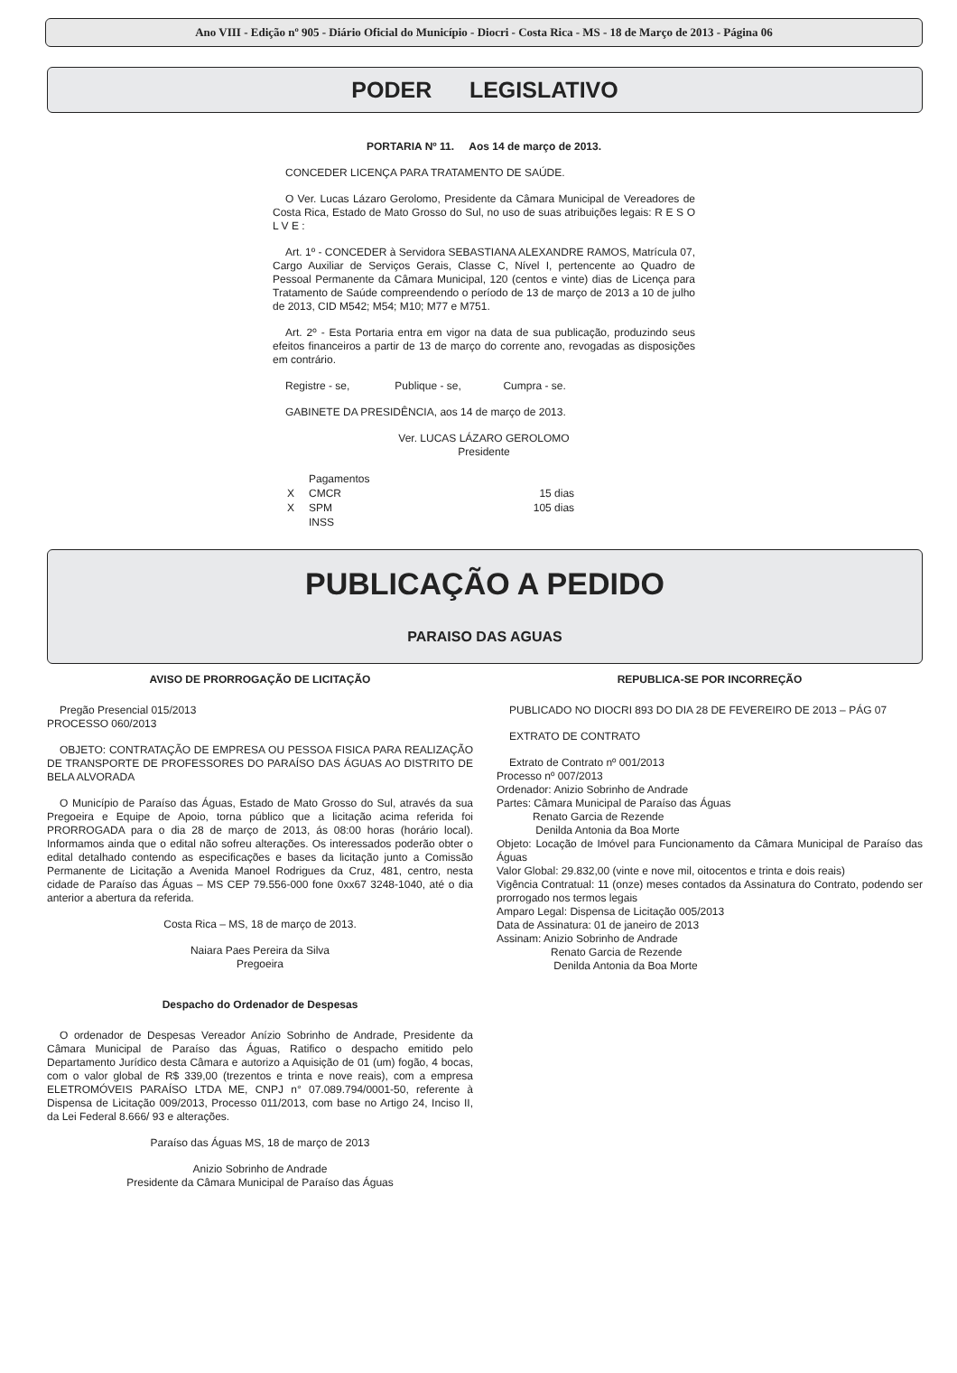Ano VIII - Edição nº 905 - Diário Oficial do Município - Diocri - Costa Rica - MS - 18 de Março de 2013 - Página 06
PODER LEGISLATIVO
PORTARIA Nº 11. Aos 14 de março de 2013.
CONCEDER LICENÇA PARA TRATAMENTO DE SAÚDE.
O Ver. Lucas Lázaro Gerolomo, Presidente da Câmara Municipal de Vereadores de Costa Rica, Estado de Mato Grosso do Sul, no uso de suas atribuições legais: R E S O L V E :
Art. 1º - CONCEDER à Servidora SEBASTIANA ALEXANDRE RAMOS, Matrícula 07, Cargo Auxiliar de Serviços Gerais, Classe C, Nível I, pertencente ao Quadro de Pessoal Permanente da Câmara Municipal, 120 (centos e vinte) dias de Licença para Tratamento de Saúde compreendendo o período de 13 de março de 2013 a 10 de julho de 2013, CID M542; M54; M10; M77 e M751.
Art. 2º - Esta Portaria entra em vigor na data de sua publicação, produzindo seus efeitos financeiros a partir de 13 de março do corrente ano, revogadas as disposições em contrário.
Registre - se, Publique - se, Cumpra - se.
GABINETE DA PRESIDÊNCIA, aos 14 de março de 2013.
Ver. LUCAS LÁZARO GEROLOMO
Presidente
| | Pagamentos | |
| X | CMCR | 15 dias |
| X | SPM | 105 dias |
| | INSS | |
PUBLICAÇÃO A PEDIDO
PARAISO DAS AGUAS
AVISO DE PRORROGAÇÃO DE LICITAÇÃO
Pregão Presencial 015/2013
PROCESSO 060/2013
OBJETO: CONTRATAÇÃO DE EMPRESA OU PESSOA FISICA PARA REALIZAÇÃO DE TRANSPORTE DE PROFESSORES DO PARAÍSO DAS ÁGUAS AO DISTRITO DE BELA ALVORADA
O Município de Paraíso das Águas, Estado de Mato Grosso do Sul, através da sua Pregoeira e Equipe de Apoio, torna público que a licitação acima referida foi PRORROGADA para o dia 28 de março de 2013, ás 08:00 horas (horário local). Informamos ainda que o edital não sofreu alterações. Os interessados poderão obter o edital detalhado contendo as especificações e bases da licitação junto a Comissão Permanente de Licitação a Avenida Manoel Rodrigues da Cruz, 481, centro, nesta cidade de Paraíso das Águas – MS CEP 79.556-000 fone 0xx67 3248-1040, até o dia anterior a abertura da referida.
Costa Rica – MS, 18 de março de 2013.
Naiara Paes Pereira da Silva
Pregoeira
Despacho do Ordenador de Despesas
O ordenador de Despesas Vereador Anízio Sobrinho de Andrade, Presidente da Câmara Municipal de Paraíso das Águas, Ratifico o despacho emitido pelo Departamento Jurídico desta Câmara e autorizo a Aquisição de 01 (um) fogão, 4 bocas, com o valor global de R$ 339,00 (trezentos e trinta e nove reais), com a empresa ELETROMÓVEIS PARAÍSO LTDA ME, CNPJ n° 07.089.794/0001-50, referente à Dispensa de Licitação 009/2013, Processo 011/2013, com base no Artigo 24, Inciso II, da Lei Federal 8.666/ 93 e alterações.
Paraíso das Águas MS, 18 de março de 2013
Anizio Sobrinho de Andrade
Presidente da Câmara Municipal de Paraíso das Águas
REPUBLICA-SE POR INCORREÇÃO
PUBLICADO NO DIOCRI 893 DO DIA 28 DE FEVEREIRO DE 2013 – PÁG 07
EXTRATO DE CONTRATO
Extrato de Contrato nº 001/2013
Processo nº 007/2013
Ordenador: Anizio Sobrinho de Andrade
Partes: Câmara Municipal de Paraíso das Águas
Renato Garcia de Rezende
Denilda Antonia da Boa Morte
Objeto: Locação de Imóvel para Funcionamento da Câmara Municipal de Paraíso das Águas
Valor Global: 29.832,00 (vinte e nove mil, oitocentos e trinta e dois reais)
Vigência Contratual: 11 (onze) meses contados da Assinatura do Contrato, podendo ser prorrogado nos termos legais
Amparo Legal: Dispensa de Licitação 005/2013
Data de Assinatura: 01 de janeiro de 2013
Assinam: Anizio Sobrinho de Andrade
Renato Garcia de Rezende
Denilda Antonia da Boa Morte